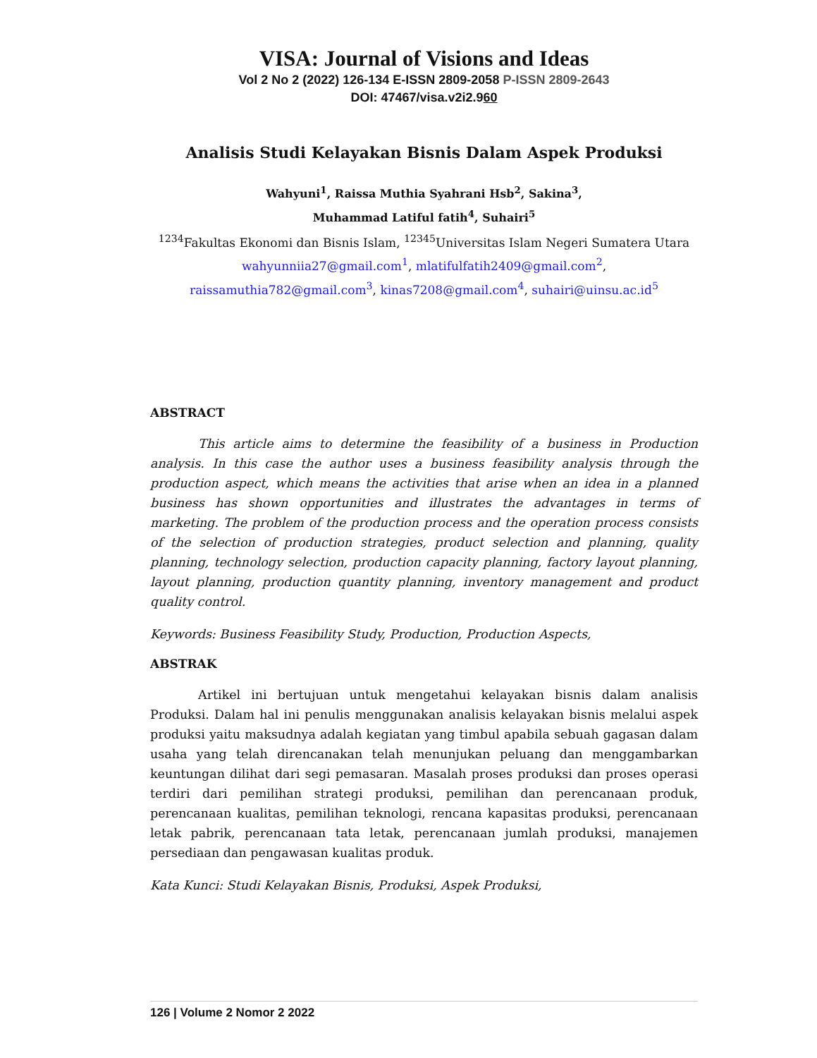VISA: Journal of Visions and Ideas
Vol 2 No 2 (2022) 126-134 E-ISSN 2809-2058 P-ISSN 2809-2643
DOI: 47467/visa.v2i2.960
Analisis Studi Kelayakan Bisnis Dalam Aspek Produksi
Wahyuni<sup>1</sup>, Raissa Muthia Syahrani Hsb<sup>2</sup>, Sakina<sup>3</sup>,
Muhammad Latiful fatih<sup>4</sup>, Suhairi<sup>5</sup>
<sup>1234</sup>Fakultas Ekonomi dan Bisnis Islam, <sup>12345</sup>Universitas Islam Negeri Sumatera Utara
wahyunniia27@gmail.com<sup>1</sup>, mlatifulfatih2409@gmail.com<sup>2</sup>,
raissamuthia782@gmail.com<sup>3</sup>, kinas7208@gmail.com<sup>4</sup>, suhairi@uinsu.ac.id<sup>5</sup>
ABSTRACT
This article aims to determine the feasibility of a business in Production analysis. In this case the author uses a business feasibility analysis through the production aspect, which means the activities that arise when an idea in a planned business has shown opportunities and illustrates the advantages in terms of marketing. The problem of the production process and the operation process consists of the selection of production strategies, product selection and planning, quality planning, technology selection, production capacity planning, factory layout planning, layout planning, production quantity planning, inventory management and product quality control.
Keywords: Business Feasibility Study, Production, Production Aspects,
ABSTRAK
Artikel ini bertujuan untuk mengetahui kelayakan bisnis dalam analisis Produksi. Dalam hal ini penulis menggunakan analisis kelayakan bisnis melalui aspek produksi yaitu maksudnya adalah kegiatan yang timbul apabila sebuah gagasan dalam usaha yang telah direncanakan telah menunjukan peluang dan menggambarkan keuntungan dilihat dari segi pemasaran. Masalah proses produksi dan proses operasi terdiri dari pemilihan strategi produksi, pemilihan dan perencanaan produk, perencanaan kualitas, pemilihan teknologi, rencana kapasitas produksi, perencanaan letak pabrik, perencanaan tata letak, perencanaan jumlah produksi, manajemen persediaan dan pengawasan kualitas produk.
Kata Kunci: Studi Kelayakan Bisnis, Produksi, Aspek Produksi,
126 | Volume 2 Nomor 2 2022